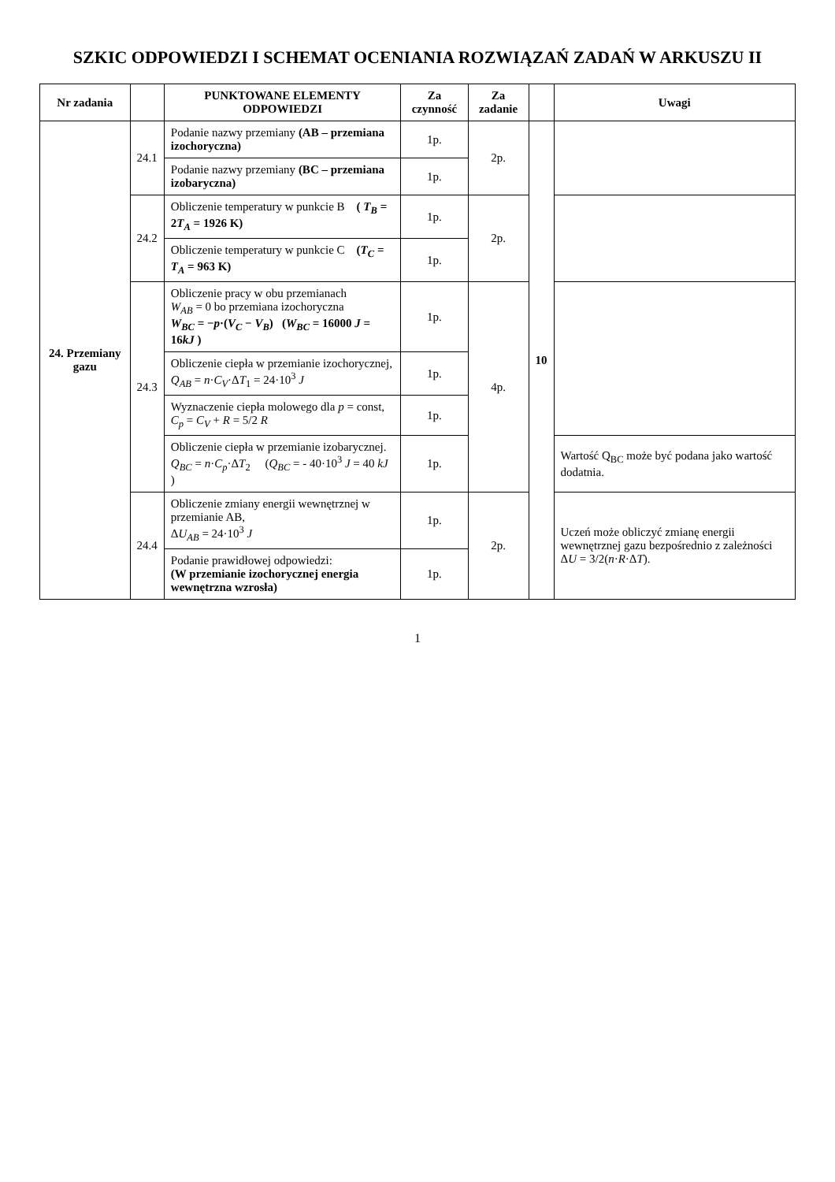SZKIC ODPOWIEDZI I SCHEMAT OCENIANIA ROZWIĄZAŃ ZADAŃ W ARKUSZU II
| Nr zadania | | PUNKTOWANE ELEMENTY ODPOWIEDZI | Za czynność | Za zadanie | | Uwagi |
| --- | --- | --- | --- | --- | --- | --- |
| 24. Przemiany gazu | 24.1 | Podanie nazwy przemiany (AB – przemiana izochoryczna) | 1p. | 2p. | 10 | |
| | | Podanie nazwy przemiany (BC – przemiana izobaryczna) | 1p. | | | |
| | 24.2 | Obliczenie temperatury w punkcie B ( T<sub>B</sub> = 2 T<sub>A</sub> = 1926 K) | 1p. | 2p. | | |
| | | Obliczenie temperatury w punkcie C ( T<sub>C</sub> = T<sub>A</sub> = 963 K) | 1p. | | | |
| | 24.3 | Obliczenie pracy w obu przemianach W<sub>AB</sub> = 0 bo przemiana izochoryczna W<sub>BC</sub> = − p ·( V<sub>C</sub> − V<sub>B</sub> ) ( W<sub>BC</sub> = 16000 J = 16 kJ ) | 1p. | 4p. | | |
| | | Obliczenie ciepła w przemianie izochorycznej, Q<sub>AB</sub> = n · C<sub>V</sub> ·Δ T<sub>1</sub> = 24·10<sup>3</sup> J | 1p. | | | |
| | | Wyznaczenie ciepła molowego dla p = const, C<sub>p</sub> = C<sub>V</sub> + R = 5/2 R | 1p. | | | |
| | | Obliczenie ciepła w przemianie izobarycznej. Q<sub>BC</sub> = n · C<sub>p</sub> ·Δ T<sub>2</sub> ( Q<sub>BC</sub> = - 40·10<sup>3</sup> J = 40 kJ ) | 1p. | | | Wartość Q<sub>BC</sub> może być podana jako wartość dodatnia. |
| | 24.4 | Obliczenie zmiany energii wewnętrznej w przemianie AB, Δ U<sub>AB</sub> = 24·10<sup>3</sup> J | 1p. | 2p. | | Uczeń może obliczyć zmianę energii wewnętrznej gazu bezpośrednio z zależności Δ U = 3/2( n · R ·Δ T ). |
| | | Podanie prawidłowej odpowiedzi: (W przemianie izochorycznej energia wewnętrzna wzrosła) | 1p. | | | |
1